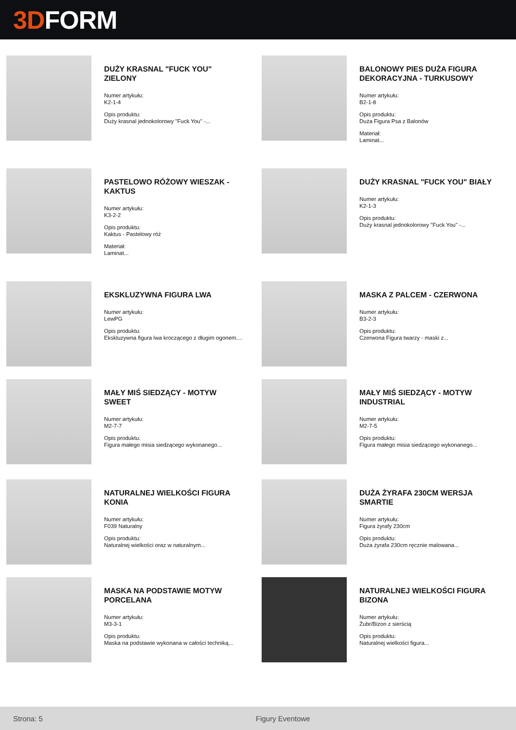3D FORM
DUŻY KRASNAL "FUCK YOU" ZIELONY
Numer artykułu:
K2-1-4
Opis produktu:
Duży krasnal jednokolorowy "Fuck You" -...
BALONOWY PIES DUŻA FIGURA DEKORACYJNA - TURKUSOWY
Numer artykułu:
B2-1-8
Opis produktu:
Duża Figura Psa z Balonów
Materiał:
Laminat...
PASTELOWO RÓŻOWY WIESZAK - KAKTUS
Numer artykułu:
K3-2-2
Opis produktu:
Kaktus - Pastelowy róż
Materiał:
Laminat...
DUŻY KRASNAL "FUCK YOU" BIAŁY
Numer artykułu:
K2-1-3
Opis produktu:
Duży krasnal jednokolorowy "Fuck You" -...
EKSKLUZYWNA FIGURA LWA
Numer artykułu:
LewPG
Opis produktu:
Ekskluzywna figura lwa kroczącego z długim ogonem....
MASKA Z PALCEM - CZERWONA
Numer artykułu:
B3-2-3
Opis produktu:
Czerwona Figura twarzy - maski z...
MAŁY MIŚ SIEDZĄCY - MOTYW SWEET
Numer artykułu:
M2-7-7
Opis produktu:
Figura małego misia siedzącego wykonanego...
MAŁY MIŚ SIEDZĄCY - MOTYW INDUSTRIAL
Numer artykułu:
M2-7-5
Opis produktu:
Figura małego misia siedzącego wykonanego...
NATURALNEJ WIELKOŚCI FIGURA KONIA
Numer artykułu:
F039 Naturalny
Opis produktu:
Naturalnej wielkości oraz w naturalnym...
DUŻA ŻYRAFA 230CM WERSJA SMARTIE
Numer artykułu:
Figura żyrafy 230cm
Opis produktu:
Duża żyrafa 230cm ręcznie malowana...
MASKA NA PODSTAWIE MOTYW PORCELANA
Numer artykułu:
M3-3-1
Opis produktu:
Maska na podstawie wykonana w całości techniką...
NATURALNEJ WIELKOŚCI FIGURA BIZONA
Numer artykułu:
Żubr/Bizon z sierścią
Opis produktu:
Naturalnej wielkości figura...
Strona: 5 Figury Eventowe